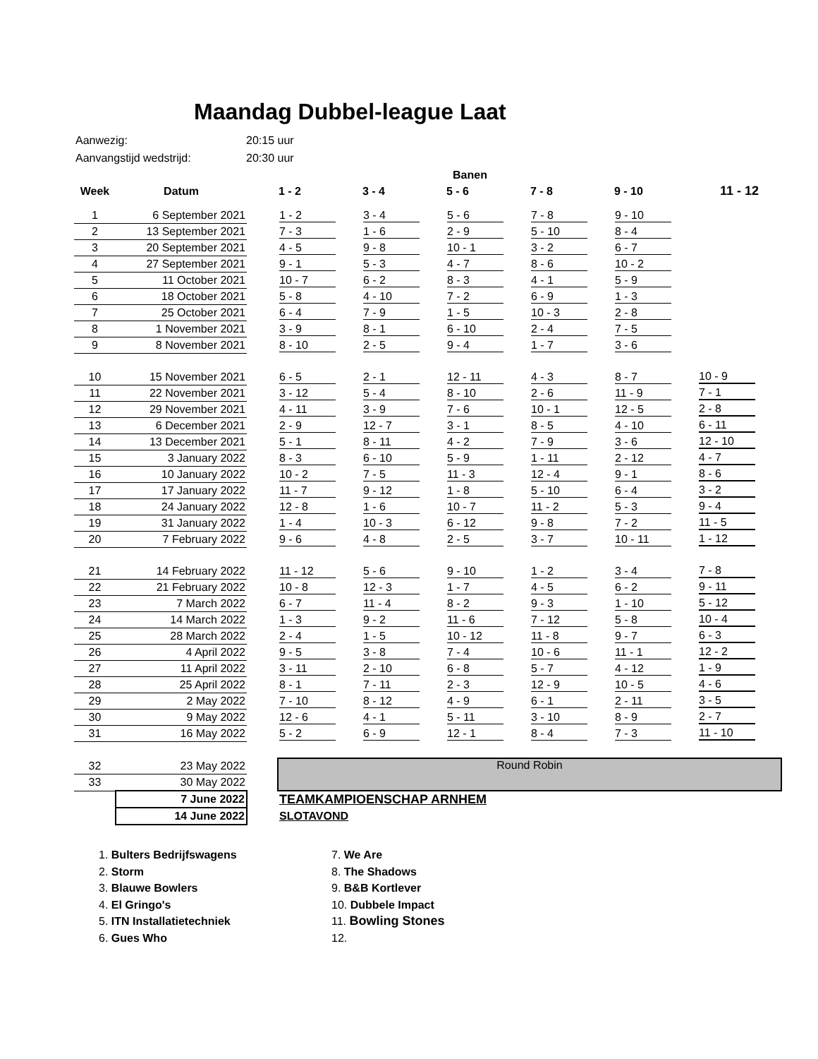Maandag Dubbel-league Laat
| Aanwezig: | 20:15 uur |
| Aanvangstijd wedstrijd: | 20:30 uur |
| | | | | | Banen | | | |
| Week | Datum | | 1 - 2 | 3 - 4 | 5 - 6 | 7 - 8 | 9 - 10 | 11 - 12 |
| 1 | 6 September 2021 | | 1 - 2 | 3 - 4 | 5 - 6 | 7 - 8 | 9 - 10 | |
| 2 | 13 September 2021 | | 7 - 3 | 1 - 6 | 2 - 9 | 5 - 10 | 8 - 4 | |
| 3 | 20 September 2021 | | 4 - 5 | 9 - 8 | 10 - 1 | 3 - 2 | 6 - 7 | |
| 4 | 27 September 2021 | | 9 - 1 | 5 - 3 | 4 - 7 | 8 - 6 | 10 - 2 | |
| 5 | 11 October 2021 | | 10 - 7 | 6 - 2 | 8 - 3 | 4 - 1 | 5 - 9 | |
| 6 | 18 October 2021 | | 5 - 8 | 4 - 10 | 7 - 2 | 6 - 9 | 1 - 3 | |
| 7 | 25 October 2021 | | 6 - 4 | 7 - 9 | 1 - 5 | 10 - 3 | 2 - 8 | |
| 8 | 1 November 2021 | | 3 - 9 | 8 - 1 | 6 - 10 | 2 - 4 | 7 - 5 | |
| 9 | 8 November 2021 | | 8 - 10 | 2 - 5 | 9 - 4 | 1 - 7 | 3 - 6 | |
| 10 | 15 November 2021 | | 6 - 5 | 2 - 1 | 12 - 11 | 4 - 3 | 8 - 7 | 10 - 9 |
| 11 | 22 November 2021 | | 3 - 12 | 5 - 4 | 8 - 10 | 2 - 6 | 11 - 9 | 7 - 1 |
| 12 | 29 November 2021 | | 4 - 11 | 3 - 9 | 7 - 6 | 10 - 1 | 12 - 5 | 2 - 8 |
| 13 | 6 December 2021 | | 2 - 9 | 12 - 7 | 3 - 1 | 8 - 5 | 4 - 10 | 6 - 11 |
| 14 | 13 December 2021 | | 5 - 1 | 8 - 11 | 4 - 2 | 7 - 9 | 3 - 6 | 12 - 10 |
| 15 | 3 January 2022 | | 8 - 3 | 6 - 10 | 5 - 9 | 1 - 11 | 2 - 12 | 4 - 7 |
| 16 | 10 January 2022 | | 10 - 2 | 7 - 5 | 11 - 3 | 12 - 4 | 9 - 1 | 8 - 6 |
| 17 | 17 January 2022 | | 11 - 7 | 9 - 12 | 1 - 8 | 5 - 10 | 6 - 4 | 3 - 2 |
| 18 | 24 January 2022 | | 12 - 8 | 1 - 6 | 10 - 7 | 11 - 2 | 5 - 3 | 9 - 4 |
| 19 | 31 January 2022 | | 1 - 4 | 10 - 3 | 6 - 12 | 9 - 8 | 7 - 2 | 11 - 5 |
| 20 | 7 February 2022 | | 9 - 6 | 4 - 8 | 2 - 5 | 3 - 7 | 10 - 11 | 1 - 12 |
| 21 | 14 February 2022 | | 11 - 12 | 5 - 6 | 9 - 10 | 1 - 2 | 3 - 4 | 7 - 8 |
| 22 | 21 February 2022 | | 10 - 8 | 12 - 3 | 1 - 7 | 4 - 5 | 6 - 2 | 9 - 11 |
| 23 | 7 March 2022 | | 6 - 7 | 11 - 4 | 8 - 2 | 9 - 3 | 1 - 10 | 5 - 12 |
| 24 | 14 March 2022 | | 1 - 3 | 9 - 2 | 11 - 6 | 7 - 12 | 5 - 8 | 10 - 4 |
| 25 | 28 March 2022 | | 2 - 4 | 1 - 5 | 10 - 12 | 11 - 8 | 9 - 7 | 6 - 3 |
| 26 | 4 April 2022 | | 9 - 5 | 3 - 8 | 7 - 4 | 10 - 6 | 11 - 1 | 12 - 2 |
| 27 | 11 April 2022 | | 3 - 11 | 2 - 10 | 6 - 8 | 5 - 7 | 4 - 12 | 1 - 9 |
| 28 | 25 April 2022 | | 8 - 1 | 7 - 11 | 2 - 3 | 12 - 9 | 10 - 5 | 4 - 6 |
| 29 | 2 May 2022 | | 7 - 10 | 8 - 12 | 4 - 9 | 6 - 1 | 2 - 11 | 3 - 5 |
| 30 | 9 May 2022 | | 12 - 6 | 4 - 1 | 5 - 11 | 3 - 10 | 8 - 9 | 2 - 7 |
| 31 | 16 May 2022 | | 5 - 2 | 6 - 9 | 12 - 1 | 8 - 4 | 7 - 3 | 11 - 10 |
| 32 | 23 May 2022 | | Round Robin | | | | | |
| 33 | 30 May 2022 | | | | | | | |
| | 7 June 2022 | | TEAMKAMPIOENSCHAP ARNHEM | | | | | |
| | 14 June 2022 | | SLOTAVOND | | | | | |
1. Bulters Bedrijfswagens
2. Storm
3. Blauwe Bowlers
4. El Gringo's
5. ITN Installatietechniek
6. Gues Who
7. We Are
8. The Shadows
9. B&B Kortlever
10. Dubbele Impact
11. Bowling Stones
12.